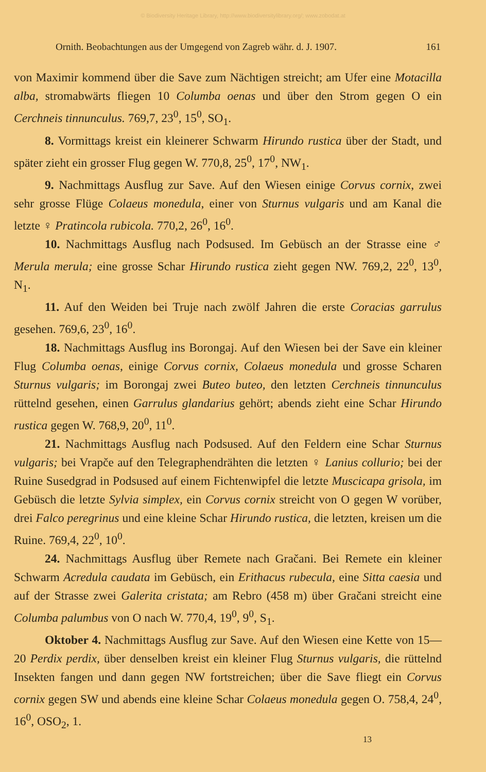© Biodiversity Heritage Library, http://www.biodiversitylibrary.org/; www.zobodat.at
Ornith. Beobachtungen aus der Umgegend von Zagreb währ. d. J. 1907. 161
von Maximir kommend über die Save zum Nächtigen streicht; am Ufer eine Motacilla alba, stromabwärts fliegen 10 Columba oenas und über den Strom gegen O ein Cerchneis tinnunculus. 769,7, 23<sup>0</sup>, 15<sup>0</sup>, SO<sub>1</sub>.
8. Vormittags kreist ein kleinerer Schwarm Hirundo rustica über der Stadt, und später zieht ein grosser Flug gegen W. 770,8, 25<sup>0</sup>, 17<sup>0</sup>, NW<sub>1</sub>.
9. Nachmittags Ausflug zur Save. Auf den Wiesen einige Corvus cornix, zwei sehr grosse Flüge Colaeus monedula, einer von Sturnus vulgaris und am Kanal die letzte ♀ Pratincola rubicola. 770,2, 26<sup>0</sup>, 16<sup>0</sup>.
10. Nachmittags Ausflug nach Podsused. Im Gebüsch an der Strasse eine ♂ Merula merula; eine grosse Schar Hirundo rustica zieht gegen NW. 769,2, 22<sup>0</sup>, 13<sup>0</sup>, N<sub>1</sub>.
11. Auf den Weiden bei Truje nach zwölf Jahren die erste Coracias garrulus gesehen. 769,6, 23<sup>0</sup>, 16<sup>0</sup>.
18. Nachmittags Ausflug ins Borongaj. Auf den Wiesen bei der Save ein kleiner Flug Columba oenas, einige Corvus cornix, Colaeus monedula und grosse Scharen Sturnus vulgaris; im Borongaj zwei Buteo buteo, den letzten Cerchneis tinnunculus rüttelnd gesehen, einen Garrulus glandarius gehört; abends zieht eine Schar Hirundo rustica gegen W. 768,9, 20<sup>0</sup>, 11<sup>0</sup>.
21. Nachmittags Ausflug nach Podsused. Auf den Feldern eine Schar Sturnus vulgaris; bei Vrapče auf den Telegraphendrähten die letzten ♀ Lanius collurio; bei der Ruine Susedgrad in Podsused auf einem Fichtenwipfel die letzte Muscicapa grisola, im Gebüsch die letzte Sylvia simplex, ein Corvus cornix streicht von O gegen W vorüber, drei Falco peregrinus und eine kleine Schar Hirundo rustica, die letzten, kreisen um die Ruine. 769,4, 22<sup>0</sup>, 10<sup>0</sup>.
24. Nachmittags Ausflug über Remete nach Gračani. Bei Remete ein kleiner Schwarm Acredula caudata im Gebüsch, ein Erithacus rubecula, eine Sitta caesia und auf der Strasse zwei Galerita cristata; am Rebro (458 m) über Gračani streicht eine Columba palumbus von O nach W. 770,4, 19<sup>0</sup>, 9<sup>0</sup>, S<sub>1</sub>.
Oktober 4. Nachmittags Ausflug zur Save. Auf den Wiesen eine Kette von 15—20 Perdix perdix, über denselben kreist ein kleiner Flug Sturnus vulgaris, die rüttelnd Insekten fangen und dann gegen NW fortstreichen; über die Save fliegt ein Corvus cornix gegen SW und abends eine kleine Schar Colaeus monedula gegen O. 758,4, 24<sup>0</sup>, 16<sup>0</sup>, OSO<sub>2</sub>, 1.
13